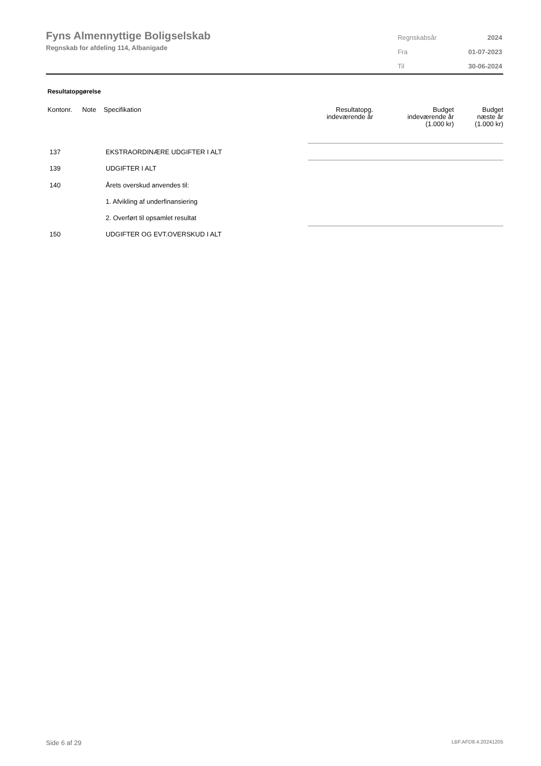Fyns Almennyttige Boligselskab
Regnskab for afdeling 114, Albanigade
| Regnskabsår | 2024 |
| Fra | 01-07-2023 |
| Til | 30-06-2024 |
Resultatopgørelse
| Kontonr. | Note | Specifikation | Resultatopg. indeværende år | Budget indeværende år (1.000 kr) | Budget næste år (1.000 kr) |
| --- | --- | --- | --- | --- | --- |
| 137 | | EKSTRAORDINÆRE UDGIFTER I ALT | | | |
| 139 | | UDGIFTER I ALT | | | |
| 140 | | Årets overskud anvendes til: | | | |
| | | 1. Afvikling af underfinansiering | | | |
| | | 2. Overført til opsamlet resultat | | | |
| 150 | | UDGIFTER OG EVT.OVERSKUD I ALT | | | |
Side 6 af 29 LBF.AFD8.4.20241205